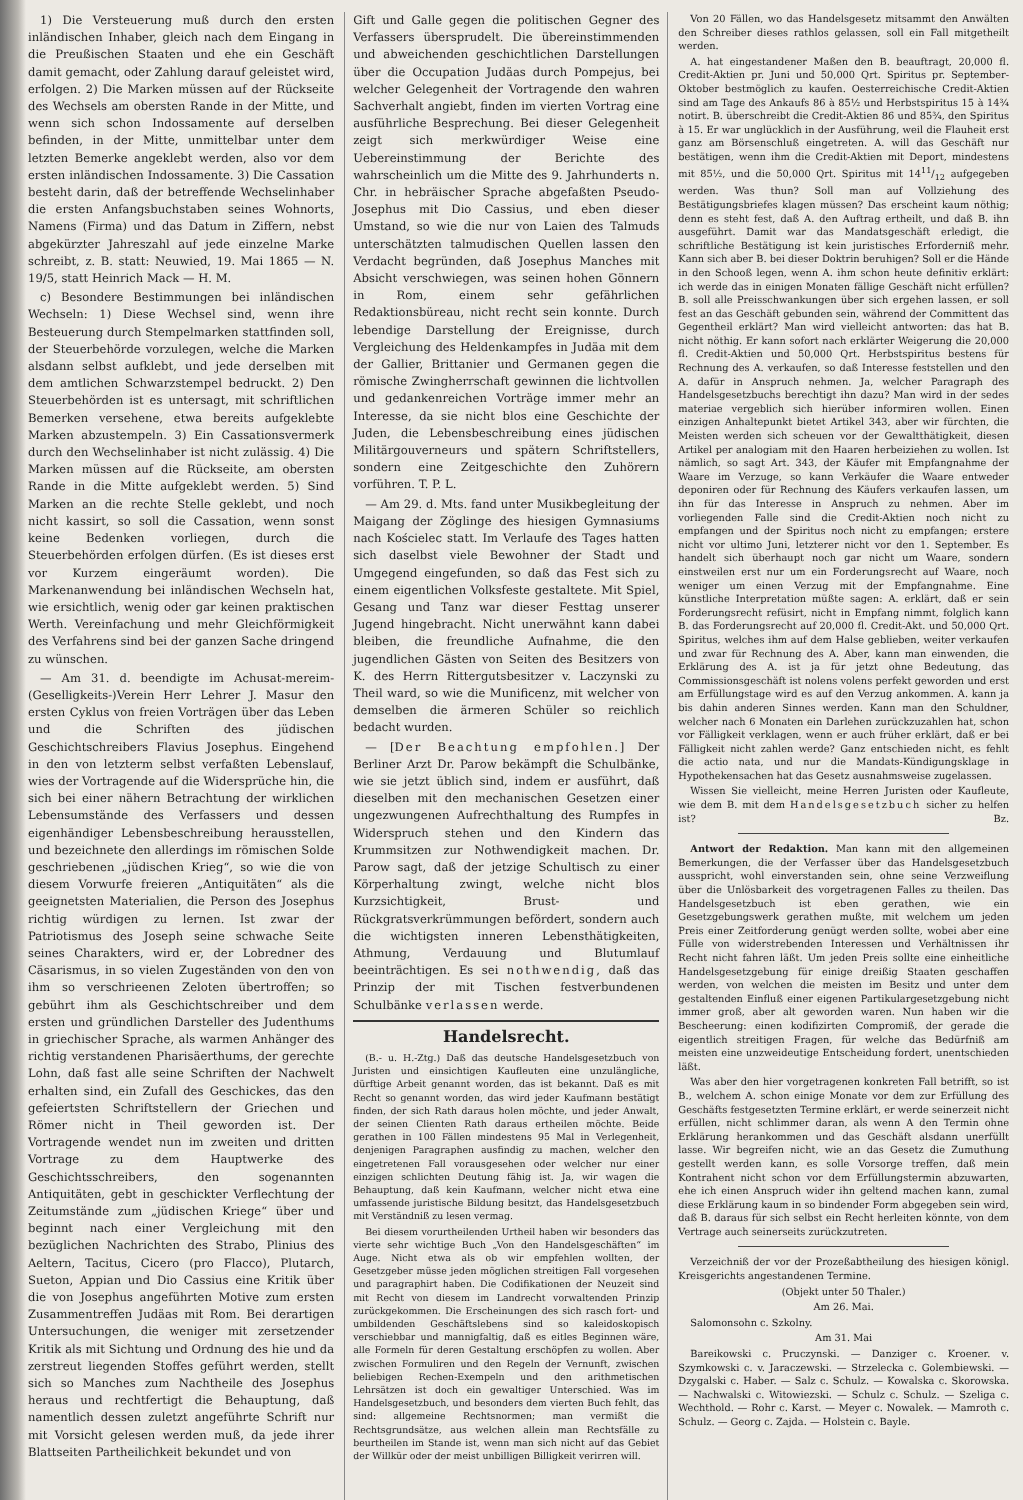1) Die Versteuerung muß durch den ersten inländischen Inhaber, gleich nach dem Eingang in die Preußischen Staaten und ehe ein Geschäft damit gemacht, oder Zahlung darauf geleistet wird, erfolgen. 2) Die Marken müssen auf der Rückseite des Wechsels am obersten Rande in der Mitte, und wenn sich schon Indossamente auf derselben befinden, in der Mitte, unmittelbar unter dem letzten Bemerke angeklebt werden, also vor dem ersten inländischen Indossamente. 3) Die Cassation besteht darin, daß der betreffende Wechselinhaber die ersten Anfangsbuchstaben seines Wohnorts, Namens (Firma) und das Datum in Ziffern, nebst abgekürzter Jahreszahl auf jede einzelne Marke schreibt, z. B. statt: Neuwied, 19. Mai 1865 — N. 19/5, statt Heinrich Mack — H. M.
c) Besondere Bestimmungen bei inländischen Wechseln: 1) Diese Wechsel sind, wenn ihre Besteuerung durch Stempelmarken stattfinden soll, der Steuerbehörde vorzulegen, welche die Marken alsdann selbst aufklebt, und jede derselben mit dem amtlichen Schwarzstempel bedruckt. 2) Den Steuerbehörden ist es untersagt, mit schriftlichen Bemerken versehene, etwa bereits aufgeklebte Marken abzustempeln. 3) Ein Cassationsvermerk durch den Wechselinhaber ist nicht zulässig. 4) Die Marken müssen auf die Rückseite, am obersten Rande in die Mitte aufgeklebt werden. 5) Sind Marken an die rechte Stelle geklebt, und noch nicht kassirt, so soll die Cassation, wenn sonst keine Bedenken vorliegen, durch die Steuerbehörden erfolgen dürfen. (Es ist dieses erst vor Kurzem eingeräumt worden). Die Markenanwendung bei inländischen Wechseln hat, wie ersichtlich, wenig oder gar keinen praktischen Werth. Vereinfachung und mehr Gleichförmigkeit des Verfahrens sind bei der ganzen Sache dringend zu wünschen.
— Am 31. d. beendigte im Achusat-mereim-(Geselligkeits-)Verein Herr Lehrer J. Masur den ersten Cyklus von freien Vorträgen über das Leben und die Schriften des jüdischen Geschichtschreibers Flavius Josephus. Eingehend in den von letzterm selbst verfaßten Lebenslauf, wies der Vortragende auf die Widersprüche hin, die sich bei einer nähern Betrachtung der wirklichen Lebensumstände des Verfassers und dessen eigenhändiger Lebensbeschreibung herausstellen, und bezeichnete den allerdings im römischen Solde geschriebenen „jüdischen Krieg“, so wie die von diesem Vorwurfe freieren „Antiquitäten“ als die geeignetsten Materialien, die Person des Josephus richtig würdigen zu lernen. Ist zwar der Patriotismus des Joseph seine schwache Seite seines Charakters, wird er, der Lobredner des Cäsarismus, in so vielen Zugeständen von den von ihm so verschrieenen Zeloten übertroffen; so gebührt ihm als Geschichtschreiber und dem ersten und gründlichen Darsteller des Judenthums in griechischer Sprache, als warmen Anhänger des richtig verstandenen Pharisäerthums, der gerechte Lohn, daß fast alle seine Schriften der Nachwelt erhalten sind, ein Zufall des Geschickes, das den gefeiertsten Schriftstellern der Griechen und Römer nicht in Theil geworden ist. Der Vortragende wendet nun im zweiten und dritten Vortrage zu dem Hauptwerke des Geschichtsschreibers, den sogenannten Antiquitäten, gebt in geschickter Verflechtung der Zeitumstände zum „jüdischen Kriege“ über und beginnt nach einer Vergleichung mit den bezüglichen Nachrichten des Strabo, Plinius des Aeltern, Tacitus, Cicero (pro Flacco), Plutarch, Sueton, Appian und Dio Cassius eine Kritik über die von Josephus angeführten Motive zum ersten Zusammentreffen Judäas mit Rom. Bei derartigen Untersuchungen, die weniger mit zersetzender Kritik als mit Sichtung und Ordnung des hie und da zerstreut liegenden Stoffes geführt werden, stellt sich so Manches zum Nachtheile des Josephus heraus und rechtfertigt die Behauptung, daß namentlich dessen zuletzt angeführte Schrift nur mit Vorsicht gelesen werden muß, da jede ihrer Blattseiten Partheilichkeit bekundet und von
Gift und Galle gegen die politischen Gegner des Verfassers übersprudelt. Die übereinstimmenden und abweichenden geschichtlichen Darstellungen über die Occupation Judäas durch Pompejus, bei welcher Gelegenheit der Vortragende den wahren Sachverhalt angiebt, finden im vierten Vortrag eine ausführliche Besprechung. Bei dieser Gelegenheit zeigt sich merkwürdiger Weise eine Uebereinstimmung der Berichte des wahrscheinlich um die Mitte des 9. Jahrhunderts n. Chr. in hebräischer Sprache abgefaßten Pseudo-Josephus mit Dio Cassius, und eben dieser Umstand, so wie die nur von Laien des Talmuds unterschätzten talmudischen Quellen lassen den Verdacht begründen, daß Josephus Manches mit Absicht verschwiegen, was seinen hohen Gönnern in Rom, einem sehr gefährlichen Redaktionsbüreau, nicht recht sein konnte. Durch lebendige Darstellung der Ereignisse, durch Vergleichung des Heldenkampfes in Judäa mit dem der Gallier, Brittanier und Germanen gegen die römische Zwingherrschaft gewinnen die lichtvollen und gedankenreichen Vorträge immer mehr an Interesse, da sie nicht blos eine Geschichte der Juden, die Lebensbeschreibung eines jüdischen Militärgouverneurs und spätern Schriftstellers, sondern eine Zeitgeschichte den Zuhörern vorführen. T. P. L.
— Am 29. d. Mts. fand unter Musikbegleitung der Maigang der Zöglinge des hiesigen Gymnasiums nach Kościelec statt. Im Verlaufe des Tages hatten sich daselbst viele Bewohner der Stadt und Umgegend eingefunden, so daß das Fest sich zu einem eigentlichen Volksfeste gestaltete. Mit Spiel, Gesang und Tanz war dieser Festtag unserer Jugend hingebracht. Nicht unerwähnt kann dabei bleiben, die freundliche Aufnahme, die den jugendlichen Gästen von Seiten des Besitzers von K. des Herrn Rittergutsbesitzer v. Laczynski zu Theil ward, so wie die Munificenz, mit welcher von demselben die ärmeren Schüler so reichlich bedacht wurden.
— [Der Beachtung empfohlen.] Der Berliner Arzt Dr. Parow bekämpft die Schulbänke, wie sie jetzt üblich sind, indem er ausführt, daß dieselben mit den mechanischen Gesetzen einer ungezwungenen Aufrechthaltung des Rumpfes in Widerspruch stehen und den Kindern das Krummsitzen zur Nothwendigkeit machen. Dr. Parow sagt, daß der jetzige Schultisch zu einer Körperhaltung zwingt, welche nicht blos Kurzsichtigkeit, Brust- und Rückgratsverkrümmungen befördert, sondern auch die wichtigsten inneren Lebensthätigkeiten, Athmung, Verdauung und Blutumlauf beeinträchtigen. Es sei nothwendig, daß das Prinzip der mit Tischen festverbundenen Schulbänke verlassen werde.
Handelsrecht.
(B.- u. H.-Ztg.) Daß das deutsche Handelsgesetzbuch von Juristen und einsichtigen Kaufleuten eine unzulängliche, dürftige Arbeit genannt worden, das ist bekannt. Daß es mit Recht so genannt worden, das wird jeder Kaufmann bestätigt finden, der sich Rath daraus holen möchte, und jeder Anwalt, der seinen Clienten Rath daraus ertheilen möchte. Beide gerathen in 100 Fällen mindestens 95 Mal in Verlegenheit, denjenigen Paragraphen ausfindig zu machen, welcher den eingetretenen Fall vorausgesehen oder welcher nur einer einzigen schlichten Deutung fähig ist. Ja, wir wagen die Behauptung, daß kein Kaufmann, welcher nicht etwa eine umfassende juristische Bildung besitzt, das Handelsgesetzbuch mit Verständniß zu lesen vermag.
Bei diesem vorurtheilenden Urtheil haben wir besonders das vierte sehr wichtige Buch „Von den Handelsgeschäften“ im Auge. Nicht etwa als ob wir empfehlen wollten, der Gesetzgeber müsse jeden möglichen streitigen Fall vorgesehen und paragraphirt haben. Die Codifikationen der Neuzeit sind mit Recht von diesem im Landrecht vorwaltenden Prinzip zurückgekommen. Die Erscheinungen des sich rasch fort- und umbildenden Geschäftslebens sind so kaleidoskopisch verschiebbar und mannigfaltig, daß es eitles Beginnen wäre, alle Formeln für deren Gestaltung erschöpfen zu wollen. Aber zwischen Formuliren und den Regeln der Vernunft, zwischen beliebigen Rechen-Exempeln und den arithmetischen Lehrsätzen ist doch ein gewaltiger Unterschied. Was im Handelsgesetzbuch, und besonders dem vierten Buch fehlt, das sind: allgemeine Rechtsnormen; man vermißt die Rechtsgrundsätze, aus welchen allein man Rechtsfälle zu beurtheilen im Stande ist, wenn man sich nicht auf das Gebiet der Willkür oder der meist unbilligen Billigkeit verirren will.
Von 20 Fällen, wo das Handelsgesetz mitsammt den Anwälten den Schreiber dieses rathlos gelassen, soll ein Fall mitgetheilt werden.
A. hat eingestandener Maßen den B. beauftragt, 20,000 fl. Credit-Aktien pr. Juni und 50,000 Qrt. Spiritus pr. September-Oktober bestmöglich zu kaufen. Oesterreichische Credit-Aktien sind am Tage des Ankaufs 86 à 85½ und Herbstspiritus 15 à 14¾ notirt. B. überschreibt die Credit-Aktien 86 und 85¾, den Spiritus à 15. Er war unglücklich in der Ausführung, weil die Flauheit erst ganz am Börsenschluß eingetreten. A. will das Geschäft nur bestätigen, wenn ihm die Credit-Aktien mit Deport, mindestens mit 85½, und die 50,000 Qrt. Spiritus mit 1411/12 aufgegeben werden. Was thun? Soll man auf Vollziehung des Bestätigungsbriefes klagen müssen? Das erscheint kaum nöthig; denn es steht fest, daß A. den Auftrag ertheilt, und daß B. ihn ausgeführt. Damit war das Mandatsgeschäft erledigt, die schriftliche Bestätigung ist kein juristisches Erforderniß mehr. Kann sich aber B. bei dieser Doktrin beruhigen? Soll er die Hände in den Schooß legen, wenn A. ihm schon heute definitiv erklärt: ich werde das in einigen Monaten fällige Geschäft nicht erfüllen? B. soll alle Preisschwankungen über sich ergehen lassen, er soll fest an das Geschäft gebunden sein, während der Committent das Gegentheil erklärt? Man wird vielleicht antworten: das hat B. nicht nöthig. Er kann sofort nach erklärter Weigerung die 20,000 fl. Credit-Aktien und 50,000 Qrt. Herbstspiritus bestens für Rechnung des A. verkaufen, so daß Interesse feststellen und den A. dafür in Anspruch nehmen. Ja, welcher Paragraph des Handelsgesetzbuchs berechtigt ihn dazu? Man wird in der sedes materiae vergeblich sich hierüber informiren wollen. Einen einzigen Anhaltepunkt bietet Artikel 343, aber wir fürchten, die Meisten werden sich scheuen vor der Gewaltthätigkeit, diesen Artikel per analogiam mit den Haaren herbeiziehen zu wollen. Ist nämlich, so sagt Art. 343, der Käufer mit Empfangnahme der Waare im Verzuge, so kann Verkäufer die Waare entweder deponiren oder für Rechnung des Käufers verkaufen lassen, um ihn für das Interesse in Anspruch zu nehmen. Aber im vorliegenden Falle sind die Credit-Aktien noch nicht zu empfangen und der Spiritus noch nicht zu empfangen; erstere nicht vor ultimo Juni, letzterer nicht vor den 1. September. Es handelt sich überhaupt noch gar nicht um Waare, sondern einstweilen erst nur um ein Forderungsrecht auf Waare, noch weniger um einen Verzug mit der Empfangnahme. Eine künstliche Interpretation müßte sagen: A. erklärt, daß er sein Forderungsrecht refüsirt, nicht in Empfang nimmt, folglich kann B. das Forderungsrecht auf 20,000 fl. Credit-Akt. und 50,000 Qrt. Spiritus, welches ihm auf dem Halse geblieben, weiter verkaufen und zwar für Rechnung des A. Aber, kann man einwenden, die Erklärung des A. ist ja für jetzt ohne Bedeutung, das Commissionsgeschäft ist nolens volens perfekt geworden und erst am Erfüllungstage wird es auf den Verzug ankommen. A. kann ja bis dahin anderen Sinnes werden. Kann man den Schuldner, welcher nach 6 Monaten ein Darlehen zurückzuzahlen hat, schon vor Fälligkeit verklagen, wenn er auch früher erklärt, daß er bei Fälligkeit nicht zahlen werde? Ganz entschieden nicht, es fehlt die actio nata, und nur die Mandats-Kündigungsklage in Hypothekensachen hat das Gesetz ausnahmsweise zugelassen.
Wissen Sie vielleicht, meine Herren Juristen oder Kaufleute, wie dem B. mit dem Handelsgesetzbuch sicher zu helfen ist? Bz.
Antwort der Redaktion. Man kann mit den allgemeinen Bemerkungen, die der Verfasser über das Handelsgesetzbuch ausspricht, wohl einverstanden sein, ohne seine Verzweiflung über die Unlösbarkeit des vorgetragenen Falles zu theilen. Das Handelsgesetzbuch ist eben gerathen, wie ein Gesetzgebungswerk gerathen mußte, mit welchem um jeden Preis einer Zeitforderung genügt werden sollte, wobei aber eine Fülle von widerstrebenden Interessen und Verhältnissen ihr Recht nicht fahren läßt. Um jeden Preis sollte eine einheitliche Handelsgesetzgebung für einige dreißig Staaten geschaffen werden, von welchen die meisten im Besitz und unter dem gestaltenden Einfluß einer eigenen Partikulargesetzgebung nicht immer groß, aber alt geworden waren. Nun haben wir die Bescheerung: einen kodifizirten Compromiß, der gerade die eigentlich streitigen Fragen, für welche das Bedürfniß am meisten eine unzweideutige Entscheidung fordert, unentschieden läßt.
Was aber den hier vorgetragenen konkreten Fall betrifft, so ist B., welchem A. schon einige Monate vor dem zur Erfüllung des Geschäfts festgesetzten Termine erklärt, er werde seinerzeit nicht erfüllen, nicht schlimmer daran, als wenn A den Termin ohne Erklärung herankommen und das Geschäft alsdann unerfüllt lasse. Wir begreifen nicht, wie an das Gesetz die Zumuthung gestellt werden kann, es solle Vorsorge treffen, daß mein Kontrahent nicht schon vor dem Erfüllungstermin abzuwarten, ehe ich einen Anspruch wider ihn geltend machen kann, zumal diese Erklärung kaum in so bindender Form abgegeben sein wird, daß B. daraus für sich selbst ein Recht herleiten könnte, von dem Vertrage auch seinerseits zurückzutreten.
Verzeichniß der vor der Prozeßabtheilung des hiesigen königl. Kreisgerichts angestandenen Termine.
(Objekt unter 50 Thaler.)
Am 26. Mai.
Salomonsohn c. Szkolny.
Am 31. Mai
Bareikowski c. Pruczynski. — Danziger c. Kroener. v. Szymkowski c. v. Jaraczewski. — Strzelecka c. Golembiewski. — Dzygalski c. Haber. — Salz c. Schulz. — Kowalska c. Skorowska. — Nachwalski c. Witowiezski. — Schulz c. Schulz. — Szeliga c. Wechthold. — Rohr c. Karst. — Meyer c. Nowalek. — Mamroth c. Schulz. — Georg c. Zajda. — Holstein c. Bayle.